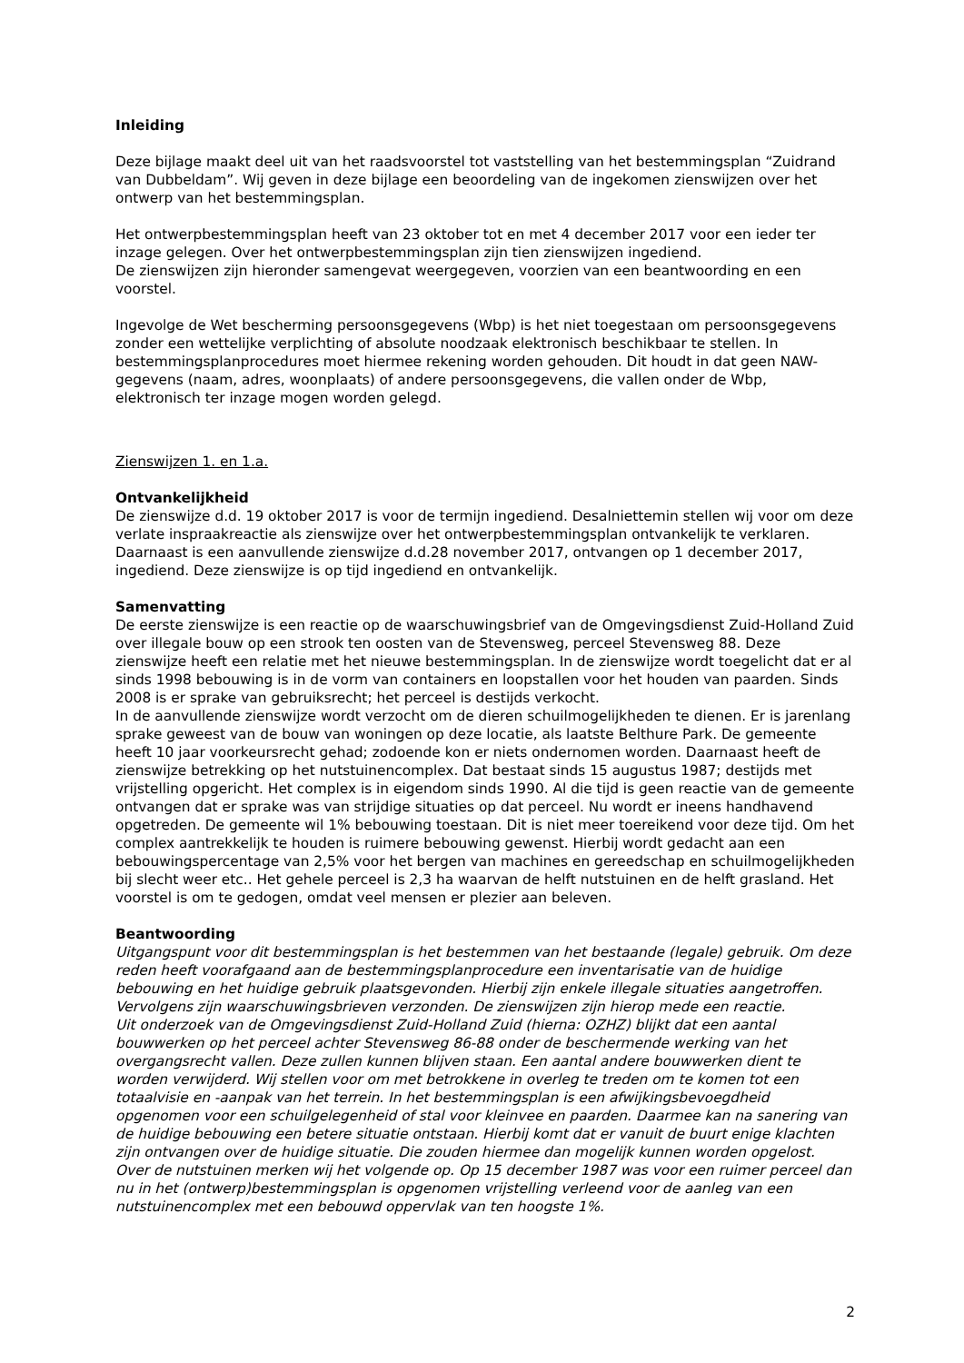Inleiding
Deze bijlage maakt deel uit van het raadsvoorstel tot vaststelling van het bestemmingsplan “Zuidrand van Dubbeldam”. Wij geven in deze bijlage een beoordeling van de ingekomen zienswijzen over het ontwerp van het bestemmingsplan.
Het ontwerpbestemmingsplan heeft van 23 oktober tot en met 4 december 2017 voor een ieder ter inzage gelegen. Over het ontwerpbestemmingsplan zijn tien zienswijzen ingediend.
De zienswijzen zijn hieronder samengevat weergegeven, voorzien van een beantwoording en een voorstel.
Ingevolge de Wet bescherming persoonsgegevens (Wbp) is het niet toegestaan om persoonsgegevens zonder een wettelijke verplichting of absolute noodzaak elektronisch beschikbaar te stellen. In bestemmingsplanprocedures moet hiermee rekening worden gehouden. Dit houdt in dat geen NAW-gegevens (naam, adres, woonplaats) of andere persoonsgegevens, die vallen onder de Wbp, elektronisch ter inzage mogen worden gelegd.
Zienswijzen 1. en 1.a.
Ontvankelijkheid
De zienswijze d.d. 19 oktober 2017 is voor de termijn ingediend. Desalniettemin stellen wij voor om deze verlate inspraakreactie als zienswijze over het ontwerpbestemmingsplan ontvankelijk te verklaren. Daarnaast is een aanvullende zienswijze d.d.28 november 2017, ontvangen op 1 december 2017, ingediend. Deze zienswijze is op tijd ingediend en ontvankelijk.
Samenvatting
De eerste zienswijze is een reactie op de waarschuwingsbrief van de Omgevingsdienst Zuid-Holland Zuid over illegale bouw op een strook ten oosten van de Stevensweg, perceel Stevensweg 88. Deze zienswijze heeft een relatie met het nieuwe bestemmingsplan. In de zienswijze wordt toegelicht dat er al sinds 1998 bebouwing is in de vorm van containers en loopstallen voor het houden van paarden. Sinds 2008 is er sprake van gebruiksrecht; het perceel is destijds verkocht.
In de aanvullende zienswijze wordt verzocht om de dieren schuilmogelijkheden te dienen. Er is jarenlang sprake geweest van de bouw van woningen op deze locatie, als laatste Belthure Park. De gemeente heeft 10 jaar voorkeursrecht gehad; zodoende kon er niets ondernomen worden. Daarnaast heeft de zienswijze betrekking op het nutstuinencomplex. Dat bestaat sinds 15 augustus 1987; destijds met vrijstelling opgericht. Het complex is in eigendom sinds 1990. Al die tijd is geen reactie van de gemeente ontvangen dat er sprake was van strijdige situaties op dat perceel. Nu wordt er ineens handhavend opgetreden. De gemeente wil 1% bebouwing toestaan. Dit is niet meer toereikend voor deze tijd. Om het complex aantrekkelijk te houden is ruimere bebouwing gewenst. Hierbij wordt gedacht aan een bebouwingspercentage van 2,5% voor het bergen van machines en gereedschap en schuilmogelijkheden bij slecht weer etc.. Het gehele perceel is 2,3 ha waarvan de helft nutstuinen en de helft grasland. Het voorstel is om te gedogen, omdat veel mensen er plezier aan beleven.
Beantwoording
Uitgangspunt voor dit bestemmingsplan is het bestemmen van het bestaande (legale) gebruik. Om deze reden heeft voorafgaand aan de bestemmingsplanprocedure een inventarisatie van de huidige bebouwing en het huidige gebruik plaatsgevonden. Hierbij zijn enkele illegale situaties aangetroffen. Vervolgens zijn waarschuwingsbrieven verzonden. De zienswijzen zijn hierop mede een reactie.
Uit onderzoek van de Omgevingsdienst Zuid-Holland Zuid (hierna: OZHZ) blijkt dat een aantal bouwwerken op het perceel achter Stevensweg 86-88 onder de beschermende werking van het overgangsrecht vallen. Deze zullen kunnen blijven staan. Een aantal andere bouwwerken dient te worden verwijderd. Wij stellen voor om met betrokkene in overleg te treden om te komen tot een totaalvisie en -aanpak van het terrein. In het bestemmingsplan is een afwijkingsbevoegdheid opgenomen voor een schuilgelegenheid of stal voor kleinvee en paarden. Daarmee kan na sanering van de huidige bebouwing een betere situatie ontstaan. Hierbij komt dat er vanuit de buurt enige klachten zijn ontvangen over de huidige situatie. Die zouden hiermee dan mogelijk kunnen worden opgelost.
Over de nutstuinen merken wij het volgende op. Op 15 december 1987 was voor een ruimer perceel dan nu in het (ontwerp)bestemmingsplan is opgenomen vrijstelling verleend voor de aanleg van een nutstuinencomplex met een bebouwd oppervlak van ten hoogste 1%.
2